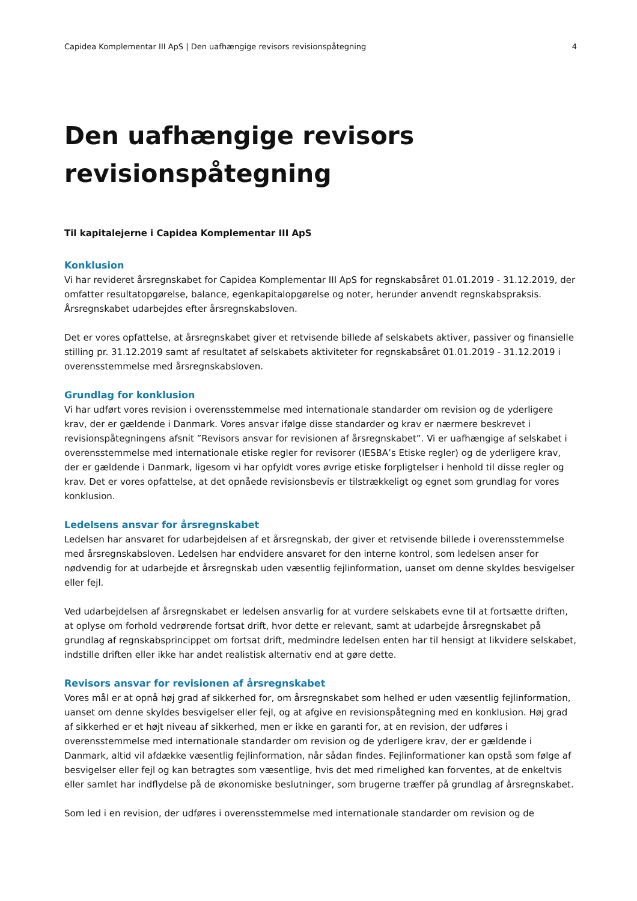Capidea Komplementar III ApS | Den uafhængige revisors revisionspåtegning 4
Den uafhængige revisors
revisionspåtegning
Til kapitalejerne i Capidea Komplementar III ApS
Konklusion
Vi har revideret årsregnskabet for Capidea Komplementar III ApS for regnskabsåret 01.01.2019 - 31.12.2019, der omfatter resultatopgørelse, balance, egenkapitalopgørelse og noter, herunder anvendt regnskabspraksis. Årsregnskabet udarbejdes efter årsregnskabsloven.
Det er vores opfattelse, at årsregnskabet giver et retvisende billede af selskabets aktiver, passiver og finansielle stilling pr. 31.12.2019 samt af resultatet af selskabets aktiviteter for regnskabsåret 01.01.2019 - 31.12.2019 i overensstemmelse med årsregnskabsloven.
Grundlag for konklusion
Vi har udført vores revision i overensstemmelse med internationale standarder om revision og de yderligere krav, der er gældende i Danmark. Vores ansvar ifølge disse standarder og krav er nærmere beskrevet i revisionspåtegningens afsnit ”Revisors ansvar for revisionen af årsregnskabet”. Vi er uafhængige af selskabet i overensstemmelse med internationale etiske regler for revisorer (IESBA’s Etiske regler) og de yderligere krav, der er gældende i Danmark, ligesom vi har opfyldt vores øvrige etiske forpligtelser i henhold til disse regler og krav. Det er vores opfattelse, at det opnåede revisionsbevis er tilstrækkeligt og egnet som grundlag for vores konklusion.
Ledelsens ansvar for årsregnskabet
Ledelsen har ansvaret for udarbejdelsen af et årsregnskab, der giver et retvisende billede i overensstemmelse med årsregnskabsloven. Ledelsen har endvidere ansvaret for den interne kontrol, som ledelsen anser for nødvendig for at udarbejde et årsregnskab uden væsentlig fejlinformation, uanset om denne skyldes besvigelser eller fejl.
Ved udarbejdelsen af årsregnskabet er ledelsen ansvarlig for at vurdere selskabets evne til at fortsætte driften, at oplyse om forhold vedrørende fortsat drift, hvor dette er relevant, samt at udarbejde årsregnskabet på grundlag af regnskabsprincippet om fortsat drift, medmindre ledelsen enten har til hensigt at likvidere selskabet, indstille driften eller ikke har andet realistisk alternativ end at gøre dette.
Revisors ansvar for revisionen af årsregnskabet
Vores mål er at opnå høj grad af sikkerhed for, om årsregnskabet som helhed er uden væsentlig fejlinformation, uanset om denne skyldes besvigelser eller fejl, og at afgive en revisionspåtegning med en konklusion. Høj grad af sikkerhed er et højt niveau af sikkerhed, men er ikke en garanti for, at en revision, der udføres i overensstemmelse med internationale standarder om revision og de yderligere krav, der er gældende i Danmark, altid vil afdække væsentlig fejlinformation, når sådan findes. Fejlinformationer kan opstå som følge af besvigelser eller fejl og kan betragtes som væsentlige, hvis det med rimelighed kan forventes, at de enkeltvis eller samlet har indflydelse på de økonomiske beslutninger, som brugerne træffer på grundlag af årsregnskabet.
Som led i en revision, der udføres i overensstemmelse med internationale standarder om revision og de